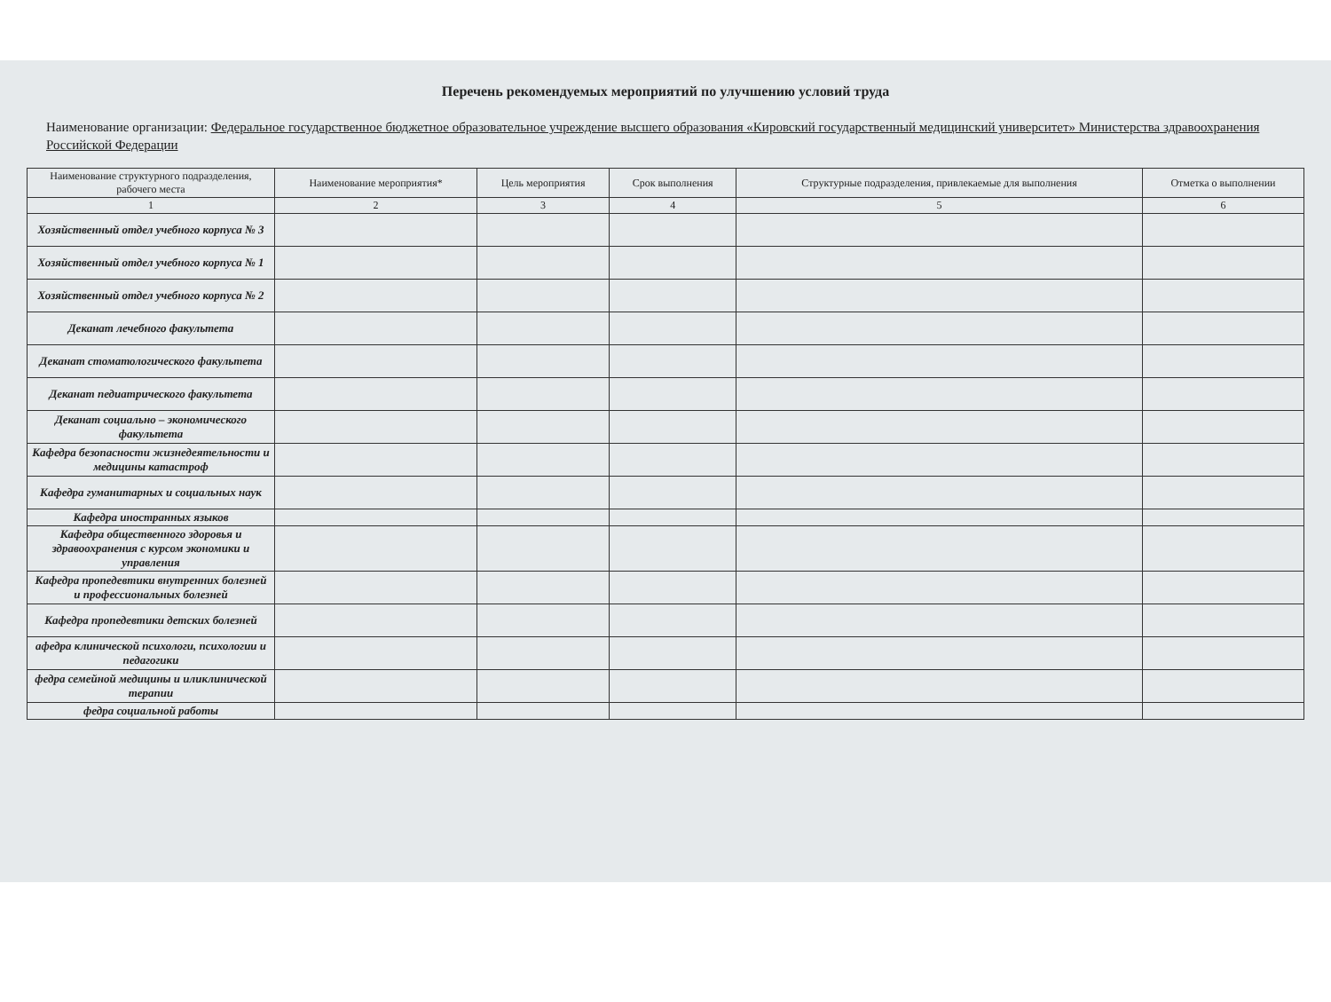Перечень рекомендуемых мероприятий по улучшению условий труда
Наименование организации: Федеральное государственное бюджетное образовательное учреждение высшего образования «Кировский государственный медицинский университет» Министерства здравоохранения Российской Федерации
| Наименование структурного подразделения, рабочего места | Наименование мероприятия* | Цель мероприятия | Срок выполнения | Структурные подразделения, привлекаемые для выполнения | Отметка о выполнении |
| --- | --- | --- | --- | --- | --- |
| 1 | 2 | 3 | 4 | 5 | 6 |
| Хозяйственный отдел учебного корпуса № 3 | | | | | |
| Хозяйственный отдел учебного корпуса № 1 | | | | | |
| Хозяйственный отдел учебного корпуса № 2 | | | | | |
| Деканат лечебного факультета | | | | | |
| Деканат стоматологического факультета | | | | | |
| Деканат педиатрического факультета | | | | | |
| Деканат социально – экономического факультета | | | | | |
| Кафедра безопасности жизнедеятельности и медицины катастроф | | | | | |
| Кафедра гуманитарных и социальных наук | | | | | |
| Кафедра иностранных языков | | | | | |
| Кафедра общественного здоровья и здравоохранения с курсом экономики и управления | | | | | |
| Кафедра пропедевтики внутренних болезней и профессиональных болезней | | | | | |
| Кафедра пропедевтики детских болезней | | | | | |
| афедра клинической психологи, психологии и педагогики | | | | | |
| федра семейной медицины и иликлинической терапии | | | | | |
| федра социальной работы | | | | | |